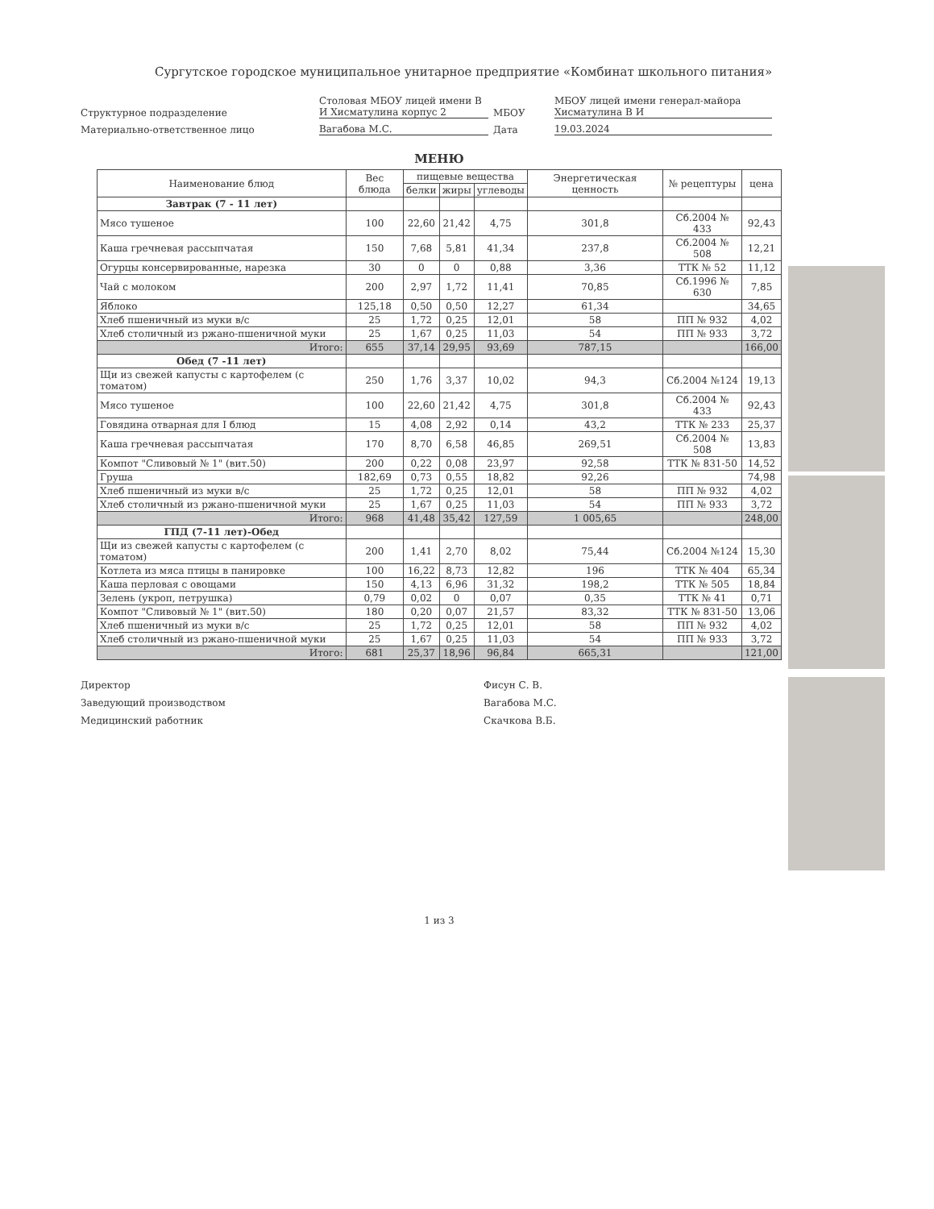Сургутское городское муниципальное унитарное предприятие «Комбинат школьного питания»
Структурное подразделение
Столовая МБОУ лицей имени В И Хисматулина корпус 2
МБОУ
МБОУ лицей имени генерал-майора Хисматулина В И
Материально-ответственное лицо
Вагабова М.С.
Дата
19.03.2024
МЕНЮ
| Наименование блюд | Вес блюда | пищевые вещества | | | Энергетическая ценность | № рецептуры | цена |
| --- | --- | --- | --- | --- | --- | --- | --- |
| | | белки | жиры | углеводы | | | |
| Завтрак (7 - 11 лет) | | | | | | | |
| Мясо тушеное | 100 | 22,60 | 21,42 | 4,75 | 301,8 | Сб.2004 № 433 | 92,43 |
| Каша гречневая рассыпчатая | 150 | 7,68 | 5,81 | 41,34 | 237,8 | Сб.2004 № 508 | 12,21 |
| Огурцы консервированные, нарезка | 30 | 0 | 0 | 0,88 | 3,36 | ТТК № 52 | 11,12 |
| Чай с молоком | 200 | 2,97 | 1,72 | 11,41 | 70,85 | Сб.1996 № 630 | 7,85 |
| Яблоко | 125,18 | 0,50 | 0,50 | 12,27 | 61,34 | | 34,65 |
| Хлеб пшеничный из муки в/с | 25 | 1,72 | 0,25 | 12,01 | 58 | ПП № 932 | 4,02 |
| Хлеб столичный из ржано-пшеничной муки | 25 | 1,67 | 0,25 | 11,03 | 54 | ПП № 933 | 3,72 |
| Итого: | 655 | 37,14 | 29,95 | 93,69 | 787,15 | | 166,00 |
| Обед (7 -11 лет) | | | | | | | |
| Щи из свежей капусты с картофелем (с томатом) | 250 | 1,76 | 3,37 | 10,02 | 94,3 | Сб.2004 №124 | 19,13 |
| Мясо тушеное | 100 | 22,60 | 21,42 | 4,75 | 301,8 | Сб.2004 № 433 | 92,43 |
| Говядина отварная для I блюд | 15 | 4,08 | 2,92 | 0,14 | 43,2 | ТТК № 233 | 25,37 |
| Каша гречневая рассыпчатая | 170 | 8,70 | 6,58 | 46,85 | 269,51 | Сб.2004 № 508 | 13,83 |
| Компот "Сливовый № 1" (вит.50) | 200 | 0,22 | 0,08 | 23,97 | 92,58 | ТТК № 831-50 | 14,52 |
| Груша | 182,69 | 0,73 | 0,55 | 18,82 | 92,26 | | 74,98 |
| Хлеб пшеничный из муки в/с | 25 | 1,72 | 0,25 | 12,01 | 58 | ПП № 932 | 4,02 |
| Хлеб столичный из ржано-пшеничной муки | 25 | 1,67 | 0,25 | 11,03 | 54 | ПП № 933 | 3,72 |
| Итого: | 968 | 41,48 | 35,42 | 127,59 | 1 005,65 | | 248,00 |
| ГПД (7-11 лет)-Обед | | | | | | | |
| Щи из свежей капусты с картофелем (с томатом) | 200 | 1,41 | 2,70 | 8,02 | 75,44 | Сб.2004 №124 | 15,30 |
| Котлета из мяса птицы в панировке | 100 | 16,22 | 8,73 | 12,82 | 196 | ТТК № 404 | 65,34 |
| Каша перловая с овощами | 150 | 4,13 | 6,96 | 31,32 | 198,2 | ТТК № 505 | 18,84 |
| Зелень (укроп, петрушка) | 0,79 | 0,02 | 0 | 0,07 | 0,35 | ТТК № 41 | 0,71 |
| Компот "Сливовый № 1" (вит.50) | 180 | 0,20 | 0,07 | 21,57 | 83,32 | ТТК № 831-50 | 13,06 |
| Хлеб пшеничный из муки в/с | 25 | 1,72 | 0,25 | 12,01 | 58 | ПП № 932 | 4,02 |
| Хлеб столичный из ржано-пшеничной муки | 25 | 1,67 | 0,25 | 11,03 | 54 | ПП № 933 | 3,72 |
| Итого: | 681 | 25,37 | 18,96 | 96,84 | 665,31 | | 121,00 |
Директор
Заведующий производством
Медицинский работник
Фисун С. В.
Вагабова М.С.
Скачкова В.Б.
1 из 3